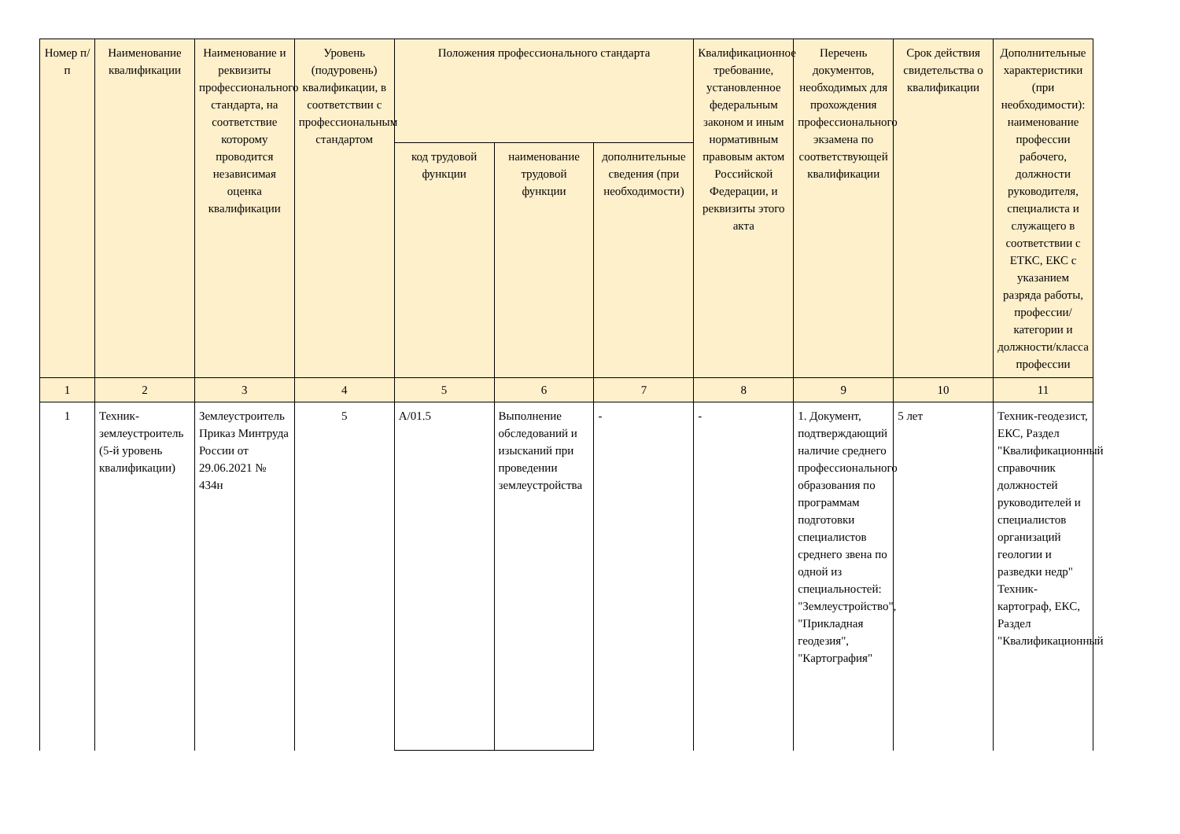| Номер п/п | Наименование квалификации | Наименование и реквизиты профессионального стандарта, на соответствие которому проводится независимая оценка квалификации | Уровень (подуровень) квалификации, в соответствии с профессиональным стандартом | Положения профессионального стандарта | | | Квалификационное требование, установленное федеральным законом и иным нормативным правовым актом Российской Федерации, и реквизиты этого акта | Перечень документов, необходимых для прохождения профессионального экзамена по соответствующей квалификации | Срок действия свидетельства о квалификации | Дополнительные характеристики (при необходимости): наименование профессии рабочего, должности руководителя, специалиста и служащего в соответствии с ЕТКС, ЕКС с указанием разряда работы, профессии/категории и должности/класса профессии |
| --- | --- | --- | --- | --- | --- | --- | --- | --- | --- | --- |
| | | | | код трудовой функции | наименование трудовой функции | дополнительные сведения (при необходимости) | | | | |
| 1 | 2 | 3 | 4 | 5 | 6 | 7 | 8 | 9 | 10 | 11 |
| 1 | Техник-землеустроитель (5-й уровень квалификации) | Землеустроитель Приказ Минтруда России от 29.06.2021 № 434н | 5 | А/01.5 | Выполнение обследований и изысканий при проведении землеустройства | - | - | 1. Документ, подтверждающий наличие среднего профессионального образования по программам подготовки специалистов среднего звена по одной из специальностей: "Землеустройство", "Прикладная геодезия", "Картография" | 5 лет | Техник-геодезист, ЕКС, Раздел "Квалификационный справочник должностей руководителей и специалистов организаций геологии и разведки недр" Техник-картограф, ЕКС, Раздел "Квалификационный |